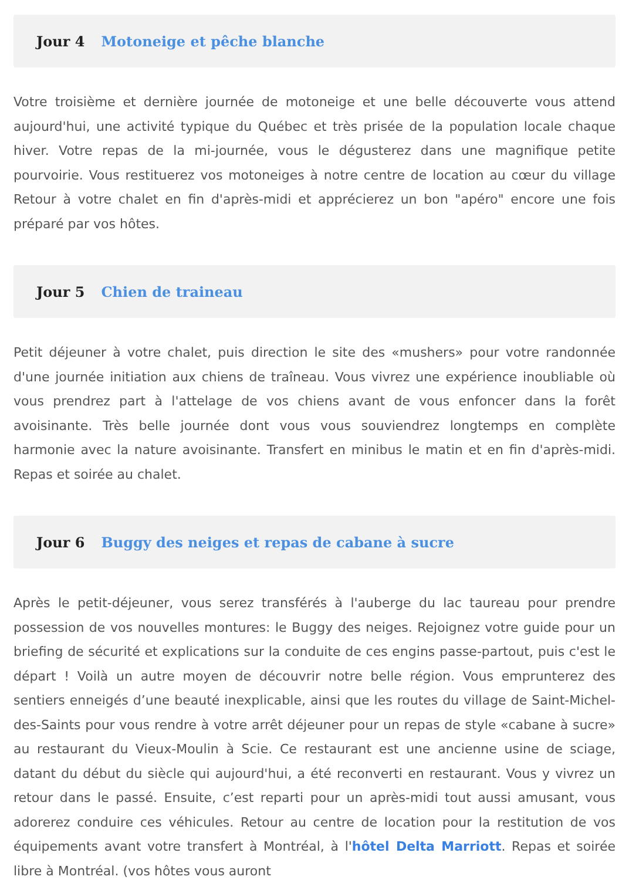Jour 4 Motoneige et pêche blanche
Votre troisième et dernière journée de motoneige et une belle découverte vous attend aujourd'hui, une activité typique du Québec et très prisée de la population locale chaque hiver. Votre repas de la mi-journée, vous le dégusterez dans une magnifique petite pourvoirie. Vous restituerez vos motoneiges à notre centre de location au cœur du village Retour à votre chalet en fin d'après-midi et apprécierez un bon "apéro" encore une fois préparé par vos hôtes.
Jour 5 Chien de traineau
Petit déjeuner à votre chalet, puis direction le site des «mushers» pour votre randonnée d'une journée initiation aux chiens de traîneau. Vous vivrez une expérience inoubliable où vous prendrez part à l'attelage de vos chiens avant de vous enfoncer dans la forêt avoisinante. Très belle journée dont vous vous souviendrez longtemps en complète harmonie avec la nature avoisinante. Transfert en minibus le matin et en fin d'après-midi. Repas et soirée au chalet.
Jour 6 Buggy des neiges et repas de cabane à sucre
Après le petit-déjeuner, vous serez transférés à l'auberge du lac taureau pour prendre possession de vos nouvelles montures: le Buggy des neiges. Rejoignez votre guide pour un briefing de sécurité et explications sur la conduite de ces engins passe-partout, puis c'est le départ ! Voilà un autre moyen de découvrir notre belle région. Vous emprunterez des sentiers enneigés d’une beauté inexplicable, ainsi que les routes du village de Saint-Michel-des-Saints pour vous rendre à votre arrêt déjeuner pour un repas de style «cabane à sucre» au restaurant du Vieux-Moulin à Scie. Ce restaurant est une ancienne usine de sciage, datant du début du siècle qui aujourd'hui, a été reconverti en restaurant. Vous y vivrez un retour dans le passé. Ensuite, c’est reparti pour un après-midi tout aussi amusant, vous adorerez conduire ces véhicules. Retour au centre de location pour la restitution de vos équipements avant votre transfert à Montréal, à l'hôtel Delta Marriott. Repas et soirée libre à Montréal. (vos hôtes vous auront